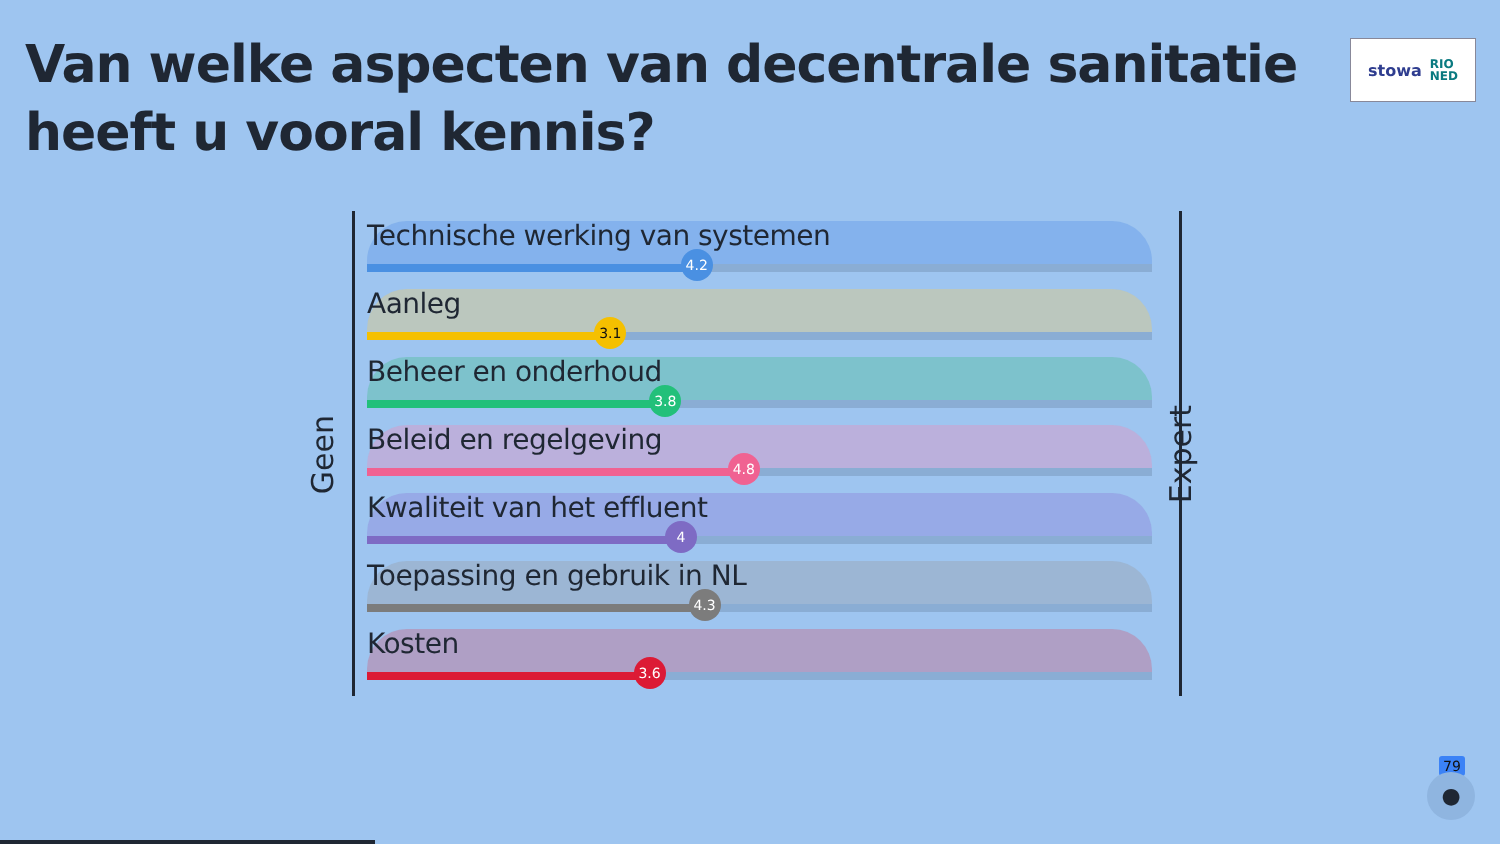Van welke aspecten van decentrale sanitatie heeft u vooral kennis?
stowa RIO
NED
Geen
Technische werking van systemen
4.2
Aanleg
3.1
Beheer en onderhoud
3.8
Beleid en regelgeving
4.8
Kwaliteit van het effluent
4
Toepassing en gebruik in NL
4.3
Kosten
3.6
Expert
79
●